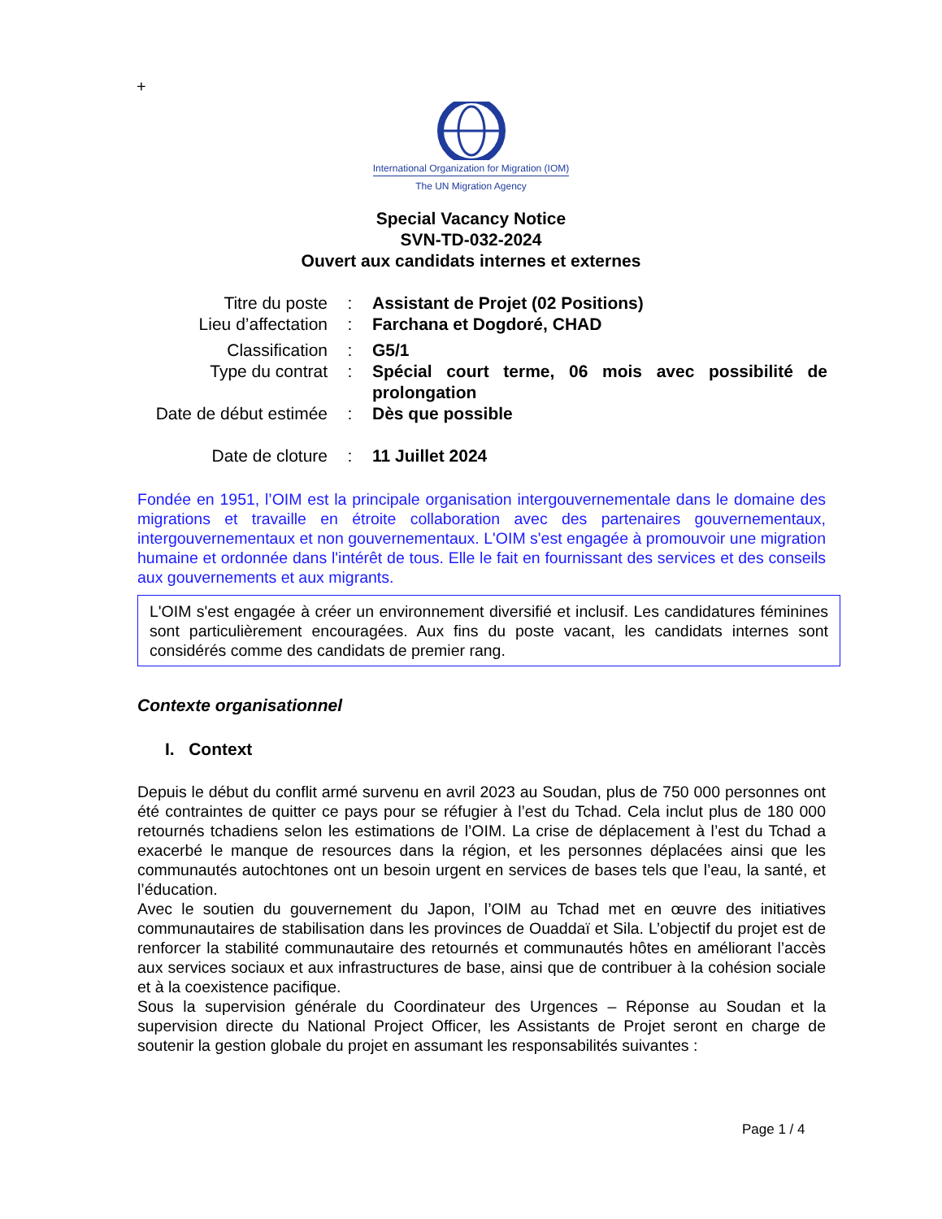+
International Organization for Migration (IOM)
The UN Migration Agency
Special Vacancy Notice
SVN-TD-032-2024
Ouvert aux candidats internes et externes
Titre du poste : Assistant de Projet (02 Positions)
Lieu d’affectation : Farchana et Dogdoré, CHAD
Classification : G5/1
Type du contrat : Spécial court terme, 06 mois avec possibilité de prolongation
Date de début estimée
: Dès que possible
Date de cloture : 11 Juillet 2024
Fondée en 1951, l’OIM est la principale organisation intergouvernementale dans le domaine des migrations et travaille en étroite collaboration avec des partenaires gouvernementaux, intergouvernementaux et non gouvernementaux. L'OIM s'est engagée à promouvoir une migration humaine et ordonnée dans l'intérêt de tous. Elle le fait en fournissant des services et des conseils aux gouvernements et aux migrants.
L'OIM s'est engagée à créer un environnement diversifié et inclusif. Les candidatures féminines sont particulièrement encouragées. Aux fins du poste vacant, les candidats internes sont considérés comme des candidats de premier rang.
Contexte organisationnel
I. Context
Depuis le début du conflit armé survenu en avril 2023 au Soudan, plus de 750 000 personnes ont été contraintes de quitter ce pays pour se réfugier à l’est du Tchad. Cela inclut plus de 180 000 retournés tchadiens selon les estimations de l’OIM. La crise de déplacement à l’est du Tchad a exacerbé le manque de resources dans la région, et les personnes déplacées ainsi que les communautés autochtones ont un besoin urgent en services de bases tels que l’eau, la santé, et l’éducation.
Avec le soutien du gouvernement du Japon, l’OIM au Tchad met en œuvre des initiatives communautaires de stabilisation dans les provinces de Ouaddaï et Sila. L’objectif du projet est de renforcer la stabilité communautaire des retournés et communautés hôtes en améliorant l’accès aux services sociaux et aux infrastructures de base, ainsi que de contribuer à la cohésion sociale et à la coexistence pacifique.
Sous la supervision générale du Coordinateur des Urgences – Réponse au Soudan et la supervision directe du National Project Officer, les Assistants de Projet seront en charge de soutenir la gestion globale du projet en assumant les responsabilités suivantes :
Page 1 / 4